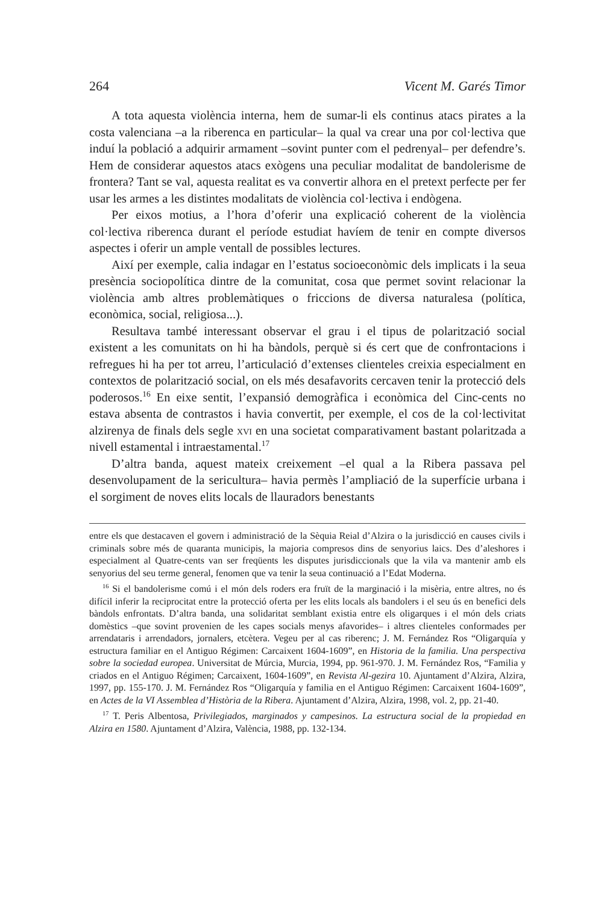264 Vicent M. Garés Timor
A tota aquesta violència interna, hem de sumar-li els continus atacs pirates a la costa valenciana –a la riberenca en particular– la qual va crear una por col·lectiva que induí la població a adquirir armament –sovint punter com el pedrenyal– per defendre’s. Hem de considerar aquestos atacs exògens una peculiar modalitat de bandolerisme de frontera? Tant se val, aquesta realitat es va convertir alhora en el pretext perfecte per fer usar les armes a les distintes modalitats de violència col·lectiva i endògena.
Per eixos motius, a l’hora d’oferir una explicació coherent de la violència col·lectiva riberenca durant el període estudiat havíem de tenir en compte diversos aspectes i oferir un ample ventall de possibles lectures.
Així per exemple, calia indagar en l’estatus socioeconòmic dels implicats i la seua presència sociopolítica dintre de la comunitat, cosa que permet sovint relacionar la violència amb altres problemàtiques o friccions de diversa naturalesa (política, econòmica, social, religiosa...).
Resultava també interessant observar el grau i el tipus de polarització social existent a les comunitats on hi ha bàndols, perquè si és cert que de confrontacions i refregues hi ha per tot arreu, l’articulació d’extenses clienteles creixia especialment en contextos de polarització social, on els més desafavorits cercaven tenir la protecció dels poderosos.<sup>16</sup> En eixe sentit, l’expansió demogràfica i econòmica del Cinc-cents no estava absenta de contrastos i havia convertit, per exemple, el cos de la col·lectivitat alzirenya de finals dels segle xvi en una societat comparativament bastant polaritzada a nivell estamental i intraestamental.<sup>17</sup>
D’altra banda, aquest mateix creixement –el qual a la Ribera passava pel desenvolupament de la sericultura– havia permès l’ampliació de la superfície urbana i el sorgiment de noves elits locals de llauradors benestants
entre els que destacaven el govern i administració de la Sèquia Reial d’Alzira o la jurisdicció en causes civils i criminals sobre més de quaranta municipis, la majoria compresos dins de senyorius laics. Des d’aleshores i especialment al Quatre-cents van ser freqüents les disputes jurisdiccionals que la vila va mantenir amb els senyorius del seu terme general, fenomen que va tenir la seua continuació a l’Edat Moderna.
<sup>16</sup> Si el bandolerisme comú i el món dels roders era fruït de la marginació i la misèria, entre altres, no és difícil inferir la reciprocitat entre la protecció oferta per les elits locals als bandolers i el seu ús en benefici dels bàndols enfrontats. D’altra banda, una solidaritat semblant existia entre els oligarques i el món dels criats domèstics –que sovint provenien de les capes socials menys afavorides– i altres clienteles conformades per arrendataris i arrendadors, jornalers, etcètera. Vegeu per al cas riberenc; J. M. Fernández Ros “Oligarquía y estructura familiar en el Antiguo Régimen: Carcaixent 1604-1609”, en Historia de la familia. Una perspectiva sobre la sociedad europea. Universitat de Múrcia, Murcia, 1994, pp. 961-970. J. M. Fernández Ros, “Familia y criados en el Antiguo Régimen; Carcaixent, 1604-1609”, en Revista Al-gezira 10. Ajuntament d’Alzira, Alzira, 1997, pp. 155-170. J. M. Fernández Ros “Oligarquía y familia en el Antiguo Régimen: Carcaixent 1604-1609”, en Actes de la VI Assemblea d’Història de la Ribera. Ajuntament d’Alzira, Alzira, 1998, vol. 2, pp. 21-40.
<sup>17</sup> T. Peris Albentosa, Privilegiados, marginados y campesinos. La estructura social de la propiedad en Alzira en 1580. Ajuntament d’Alzira, València, 1988, pp. 132-134.